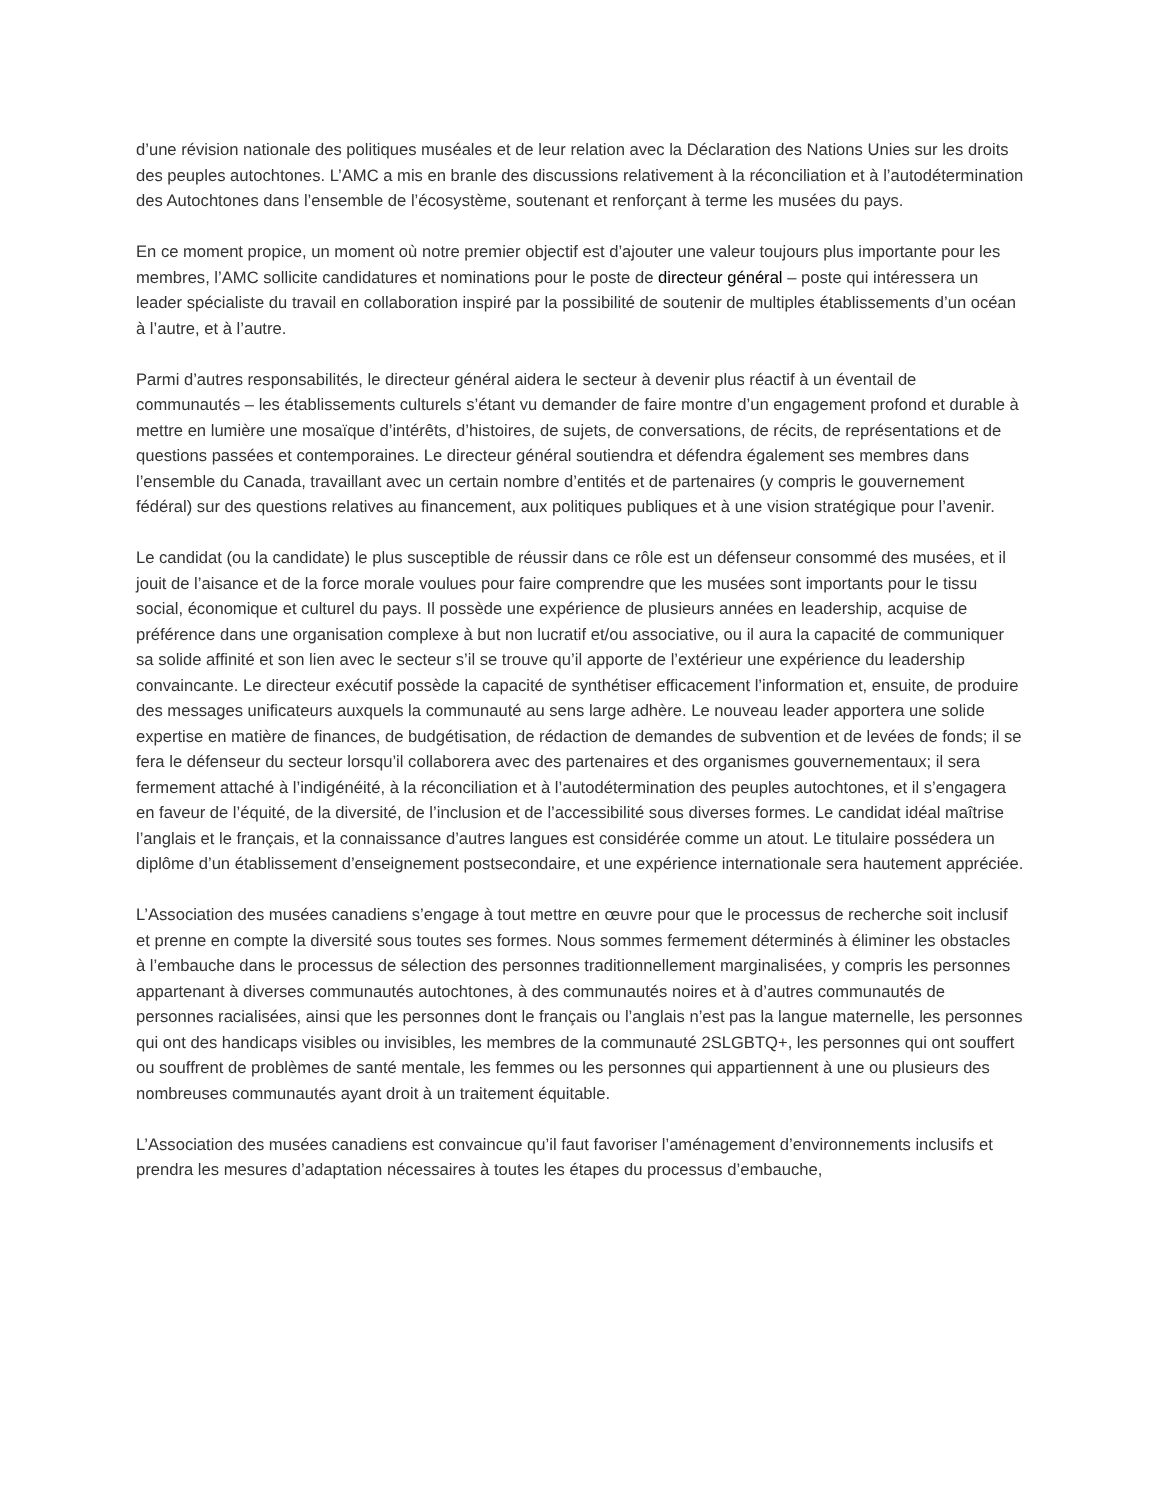d’une révision nationale des politiques muséales et de leur relation avec la Déclaration des Nations Unies sur les droits des peuples autochtones. L’AMC a mis en branle des discussions relativement à la réconciliation et à l’autodétermination des Autochtones dans l’ensemble de l’écosystème, soutenant et renforçant à terme les musées du pays.
En ce moment propice, un moment où notre premier objectif est d’ajouter une valeur toujours plus importante pour les membres, l’AMC sollicite candidatures et nominations pour le poste de directeur général – poste qui intéressera un leader spécialiste du travail en collaboration inspiré par la possibilité de soutenir de multiples établissements d’un océan à l’autre, et à l’autre.
Parmi d’autres responsabilités, le directeur général aidera le secteur à devenir plus réactif à un éventail de communautés – les établissements culturels s’étant vu demander de faire montre d’un engagement profond et durable à mettre en lumière une mosaïque d’intérêts, d’histoires, de sujets, de conversations, de récits, de représentations et de questions passées et contemporaines. Le directeur général soutiendra et défendra également ses membres dans l’ensemble du Canada, travaillant avec un certain nombre d’entités et de partenaires (y compris le gouvernement fédéral) sur des questions relatives au financement, aux politiques publiques et à une vision stratégique pour l’avenir.
Le candidat (ou la candidate) le plus susceptible de réussir dans ce rôle est un défenseur consommé des musées, et il jouit de l’aisance et de la force morale voulues pour faire comprendre que les musées sont importants pour le tissu social, économique et culturel du pays. Il possède une expérience de plusieurs années en leadership, acquise de préférence dans une organisation complexe à but non lucratif et/ou associative, ou il aura la capacité de communiquer sa solide affinité et son lien avec le secteur s’il se trouve qu’il apporte de l’extérieur une expérience du leadership convaincante. Le directeur exécutif possède la capacité de synthétiser efficacement l’information et, ensuite, de produire des messages unificateurs auxquels la communauté au sens large adhère. Le nouveau leader apportera une solide expertise en matière de finances, de budgétisation, de rédaction de demandes de subvention et de levées de fonds; il se fera le défenseur du secteur lorsqu’il collaborera avec des partenaires et des organismes gouvernementaux; il sera fermement attaché à l’indigénéité, à la réconciliation et à l’autodétermination des peuples autochtones, et il s’engagera en faveur de l’équité, de la diversité, de l’inclusion et de l’accessibilité sous diverses formes. Le candidat idéal maîtrise l’anglais et le français, et la connaissance d’autres langues est considérée comme un atout. Le titulaire possédera un diplôme d’un établissement d’enseignement postsecondaire, et une expérience internationale sera hautement appréciée.
L’Association des musées canadiens s’engage à tout mettre en œuvre pour que le processus de recherche soit inclusif et prenne en compte la diversité sous toutes ses formes. Nous sommes fermement déterminés à éliminer les obstacles à l’embauche dans le processus de sélection des personnes traditionnellement marginalisées, y compris les personnes appartenant à diverses communautés autochtones, à des communautés noires et à d’autres communautés de personnes racialisées, ainsi que les personnes dont le français ou l’anglais n’est pas la langue maternelle, les personnes qui ont des handicaps visibles ou invisibles, les membres de la communauté 2SLGBTQ+, les personnes qui ont souffert ou souffrent de problèmes de santé mentale, les femmes ou les personnes qui appartiennent à une ou plusieurs des nombreuses communautés ayant droit à un traitement équitable.
L’Association des musées canadiens est convaincue qu’il faut favoriser l’aménagement d’environnements inclusifs et prendra les mesures d’adaptation nécessaires à toutes les étapes du processus d’embauche,